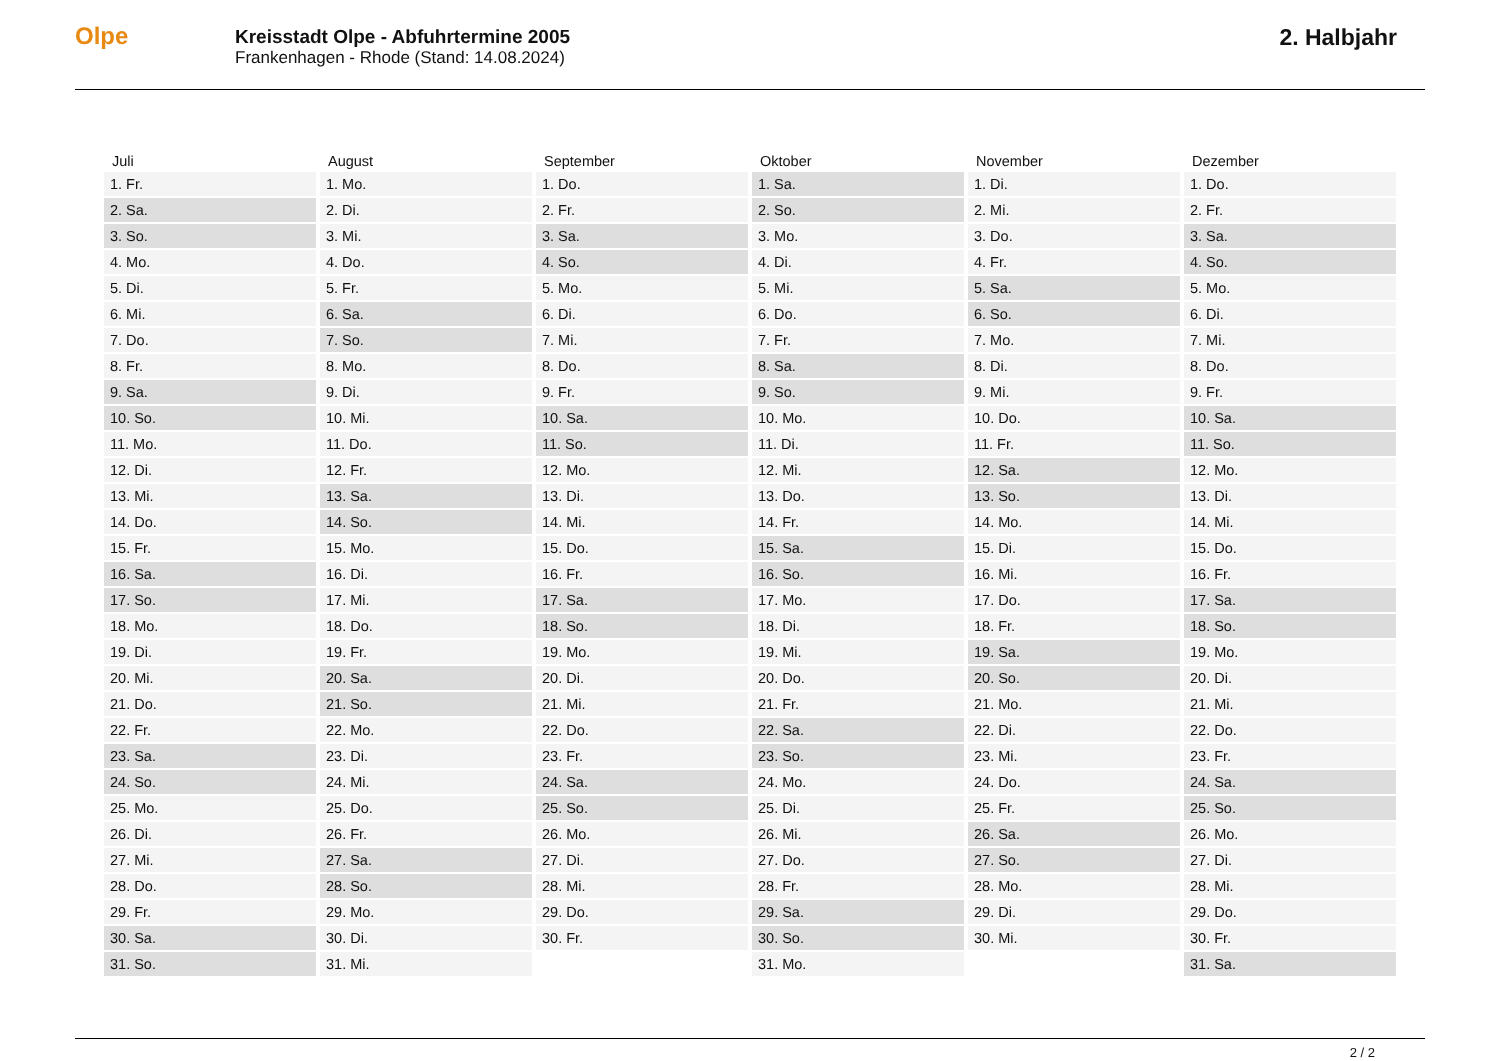Olpe
Kreisstadt Olpe - Abfuhrtermine 2005
Frankenhagen - Rhode (Stand: 14.08.2024)
2. Halbjahr
| Juli | August | September | Oktober | November | Dezember |
| --- | --- | --- | --- | --- | --- |
| 1. Fr. | 1. Mo. | 1. Do. | 1. Sa. | 1. Di. | 1. Do. |
| 2. Sa. | 2. Di. | 2. Fr. | 2. So. | 2. Mi. | 2. Fr. |
| 3. So. | 3. Mi. | 3. Sa. | 3. Mo. | 3. Do. | 3. Sa. |
| 4. Mo. | 4. Do. | 4. So. | 4. Di. | 4. Fr. | 4. So. |
| 5. Di. | 5. Fr. | 5. Mo. | 5. Mi. | 5. Sa. | 5. Mo. |
| 6. Mi. | 6. Sa. | 6. Di. | 6. Do. | 6. So. | 6. Di. |
| 7. Do. | 7. So. | 7. Mi. | 7. Fr. | 7. Mo. | 7. Mi. |
| 8. Fr. | 8. Mo. | 8. Do. | 8. Sa. | 8. Di. | 8. Do. |
| 9. Sa. | 9. Di. | 9. Fr. | 9. So. | 9. Mi. | 9. Fr. |
| 10. So. | 10. Mi. | 10. Sa. | 10. Mo. | 10. Do. | 10. Sa. |
| 11. Mo. | 11. Do. | 11. So. | 11. Di. | 11. Fr. | 11. So. |
| 12. Di. | 12. Fr. | 12. Mo. | 12. Mi. | 12. Sa. | 12. Mo. |
| 13. Mi. | 13. Sa. | 13. Di. | 13. Do. | 13. So. | 13. Di. |
| 14. Do. | 14. So. | 14. Mi. | 14. Fr. | 14. Mo. | 14. Mi. |
| 15. Fr. | 15. Mo. | 15. Do. | 15. Sa. | 15. Di. | 15. Do. |
| 16. Sa. | 16. Di. | 16. Fr. | 16. So. | 16. Mi. | 16. Fr. |
| 17. So. | 17. Mi. | 17. Sa. | 17. Mo. | 17. Do. | 17. Sa. |
| 18. Mo. | 18. Do. | 18. So. | 18. Di. | 18. Fr. | 18. So. |
| 19. Di. | 19. Fr. | 19. Mo. | 19. Mi. | 19. Sa. | 19. Mo. |
| 20. Mi. | 20. Sa. | 20. Di. | 20. Do. | 20. So. | 20. Di. |
| 21. Do. | 21. So. | 21. Mi. | 21. Fr. | 21. Mo. | 21. Mi. |
| 22. Fr. | 22. Mo. | 22. Do. | 22. Sa. | 22. Di. | 22. Do. |
| 23. Sa. | 23. Di. | 23. Fr. | 23. So. | 23. Mi. | 23. Fr. |
| 24. So. | 24. Mi. | 24. Sa. | 24. Mo. | 24. Do. | 24. Sa. |
| 25. Mo. | 25. Do. | 25. So. | 25. Di. | 25. Fr. | 25. So. |
| 26. Di. | 26. Fr. | 26. Mo. | 26. Mi. | 26. Sa. | 26. Mo. |
| 27. Mi. | 27. Sa. | 27. Di. | 27. Do. | 27. So. | 27. Di. |
| 28. Do. | 28. So. | 28. Mi. | 28. Fr. | 28. Mo. | 28. Mi. |
| 29. Fr. | 29. Mo. | 29. Do. | 29. Sa. | 29. Di. | 29. Do. |
| 30. Sa. | 30. Di. | 30. Fr. | 30. So. | 30. Mi. | 30. Fr. |
| 31. So. | 31. Mi. | | 31. Mo. | | 31. Sa. |
2 / 2